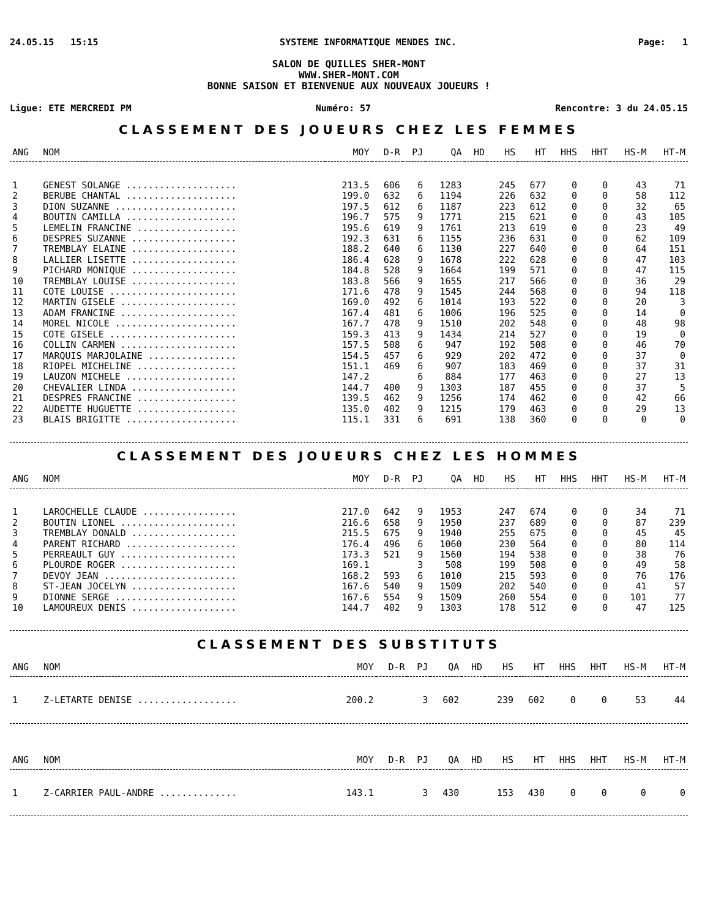24.05.15 15:15 SYSTEME INFORMATIQUE MENDES INC. Page: 1
SALON DE QUILLES SHER-MONT
WWW.SHER-MONT.COM
BONNE SAISON ET BIENVENUE AUX NOUVEAUX JOUEURS !
Ligue: ETE MERCREDI PM Numéro: 57 Rencontre: 3 du 24.05.15
CLASSEMENT DES JOUEURS CHEZ LES FEMMES
| ANG | NOM | MOY | D-R | PJ | QA | HD | HS | HT | HHS | HHT | HS-M | HT-M |
| --- | --- | --- | --- | --- | --- | --- | --- | --- | --- | --- | --- | --- |
| 1 | GENEST SOLANGE .................... | 213.5 | 606 | 6 | 1283 | | 245 | 677 | 0 | 0 | 43 | 71 |
| 2 | BERUBE CHANTAL .................... | 199.0 | 632 | 6 | 1194 | | 226 | 632 | 0 | 0 | 58 | 112 |
| 3 | DION SUZANNE ...................... | 197.5 | 612 | 6 | 1187 | | 223 | 612 | 0 | 0 | 32 | 65 |
| 4 | BOUTIN CAMILLA .................... | 196.7 | 575 | 9 | 1771 | | 215 | 621 | 0 | 0 | 43 | 105 |
| 5 | LEMELIN FRANCINE .................. | 195.6 | 619 | 9 | 1761 | | 213 | 619 | 0 | 0 | 23 | 49 |
| 6 | DESPRES SUZANNE ................... | 192.3 | 631 | 6 | 1155 | | 236 | 631 | 0 | 0 | 62 | 109 |
| 7 | TREMBLAY ELAINE ................... | 188.2 | 640 | 6 | 1130 | | 227 | 640 | 0 | 0 | 64 | 151 |
| 8 | LALLIER LISETTE ................... | 186.4 | 628 | 9 | 1678 | | 222 | 628 | 0 | 0 | 47 | 103 |
| 9 | PICHARD MONIQUE ................... | 184.8 | 528 | 9 | 1664 | | 199 | 571 | 0 | 0 | 47 | 115 |
| 10 | TREMBLAY LOUISE ................... | 183.8 | 566 | 9 | 1655 | | 217 | 566 | 0 | 0 | 36 | 29 |
| 11 | COTE LOUISE ....................... | 171.6 | 478 | 9 | 1545 | | 244 | 568 | 0 | 0 | 94 | 118 |
| 12 | MARTIN GISELE ..................... | 169.0 | 492 | 6 | 1014 | | 193 | 522 | 0 | 0 | 20 | 3 |
| 13 | ADAM FRANCINE ..................... | 167.4 | 481 | 6 | 1006 | | 196 | 525 | 0 | 0 | 14 | 0 |
| 14 | MOREL NICOLE ...................... | 167.7 | 478 | 9 | 1510 | | 202 | 548 | 0 | 0 | 48 | 98 |
| 15 | COTE GISELE ....................... | 159.3 | 413 | 9 | 1434 | | 214 | 527 | 0 | 0 | 19 | 0 |
| 16 | COLLIN CARMEN ..................... | 157.5 | 508 | 6 | 947 | | 192 | 508 | 0 | 0 | 46 | 70 |
| 17 | MARQUIS MARJOLAINE ................ | 154.5 | 457 | 6 | 929 | | 202 | 472 | 0 | 0 | 37 | 0 |
| 18 | RIOPEL MICHELINE .................. | 151.1 | 469 | 6 | 907 | | 183 | 469 | 0 | 0 | 37 | 31 |
| 19 | LAUZON MICHELE .................... | 147.2 | | 6 | 884 | | 177 | 463 | 0 | 0 | 27 | 13 |
| 20 | CHEVALIER LINDA ................... | 144.7 | 400 | 9 | 1303 | | 187 | 455 | 0 | 0 | 37 | 5 |
| 21 | DESPRES FRANCINE .................. | 139.5 | 462 | 9 | 1256 | | 174 | 462 | 0 | 0 | 42 | 66 |
| 22 | AUDETTE HUGUETTE .................. | 135.0 | 402 | 9 | 1215 | | 179 | 463 | 0 | 0 | 29 | 13 |
| 23 | BLAIS BRIGITTE .................... | 115.1 | 331 | 6 | 691 | | 138 | 360 | 0 | 0 | 0 | 0 |
CLASSEMENT DES JOUEURS CHEZ LES HOMMES
| ANG | NOM | MOY | D-R | PJ | QA | HD | HS | HT | HHS | HHT | HS-M | HT-M |
| --- | --- | --- | --- | --- | --- | --- | --- | --- | --- | --- | --- | --- |
| 1 | LAROCHELLE CLAUDE ................. | 217.0 | 642 | 9 | 1953 | | 247 | 674 | 0 | 0 | 34 | 71 |
| 2 | BOUTIN LIONEL ..................... | 216.6 | 658 | 9 | 1950 | | 237 | 689 | 0 | 0 | 87 | 239 |
| 3 | TREMBLAY DONALD ................... | 215.5 | 675 | 9 | 1940 | | 255 | 675 | 0 | 0 | 45 | 45 |
| 4 | PARENT RICHARD .................... | 176.4 | 496 | 6 | 1060 | | 230 | 564 | 0 | 0 | 80 | 114 |
| 5 | PERREAULT GUY ..................... | 173.3 | 521 | 9 | 1560 | | 194 | 538 | 0 | 0 | 38 | 76 |
| 6 | PLOURDE ROGER ..................... | 169.1 | | 3 | 508 | | 199 | 508 | 0 | 0 | 49 | 58 |
| 7 | DEVOY JEAN ........................ | 168.2 | 593 | 6 | 1010 | | 215 | 593 | 0 | 0 | 76 | 176 |
| 8 | ST-JEAN JOCELYN ................... | 167.6 | 540 | 9 | 1509 | | 202 | 540 | 0 | 0 | 41 | 57 |
| 9 | DIONNE SERGE ...................... | 167.6 | 554 | 9 | 1509 | | 260 | 554 | 0 | 0 | 101 | 77 |
| 10 | LAMOUREUX DENIS ................... | 144.7 | 402 | 9 | 1303 | | 178 | 512 | 0 | 0 | 47 | 125 |
CLASSEMENT DES SUBSTITUTS
| ANG | NOM | MOY | D-R | PJ | QA | HD | HS | HT | HHS | HHT | HS-M | HT-M |
| --- | --- | --- | --- | --- | --- | --- | --- | --- | --- | --- | --- | --- |
| 1 | Z-LETARTE DENISE .................. | 200.2 | | 3 | 602 | | 239 | 602 | 0 | 0 | 53 | 44 |
| ANG | NOM | MOY | D-R | PJ | QA | HD | HS | HT | HHS | HHT | HS-M | HT-M |
| --- | --- | --- | --- | --- | --- | --- | --- | --- | --- | --- | --- | --- |
| 1 | Z-CARRIER PAUL-ANDRE .............. | 143.1 | | 3 | 430 | | 153 | 430 | 0 | 0 | 0 | 0 |